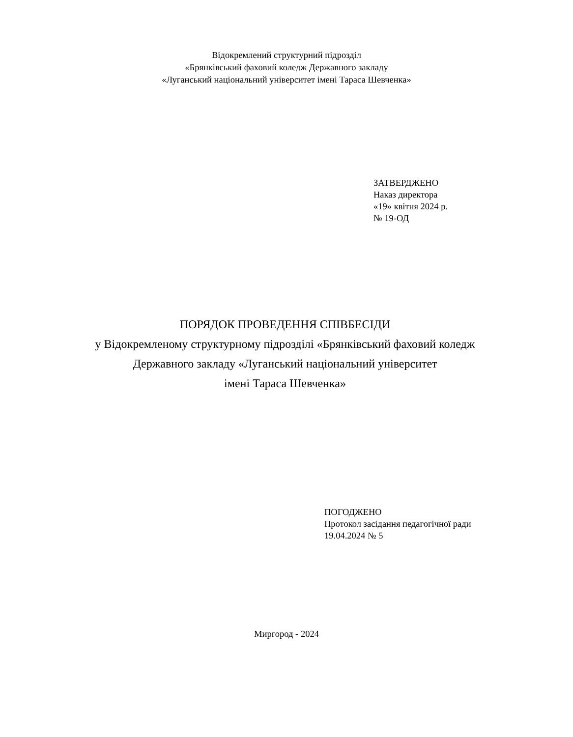Відокремлений структурний підрозділ
«Брянківський фаховий коледж Державного закладу
«Луганський національний університет імені Тараса Шевченка»
ЗАТВЕРДЖЕНО
Наказ директора
«19» квітня 2024 р.
№ 19-ОД
ПОРЯДОК ПРОВЕДЕННЯ СПІВБЕСІДИ
у Відокремленому структурному підрозділі «Брянківський фаховий коледж Державного закладу «Луганський національний університет
імені Тараса Шевченка»
ПОГОДЖЕНО
Протокол засідання педагогічної ради
19.04.2024 № 5
Миргород - 2024